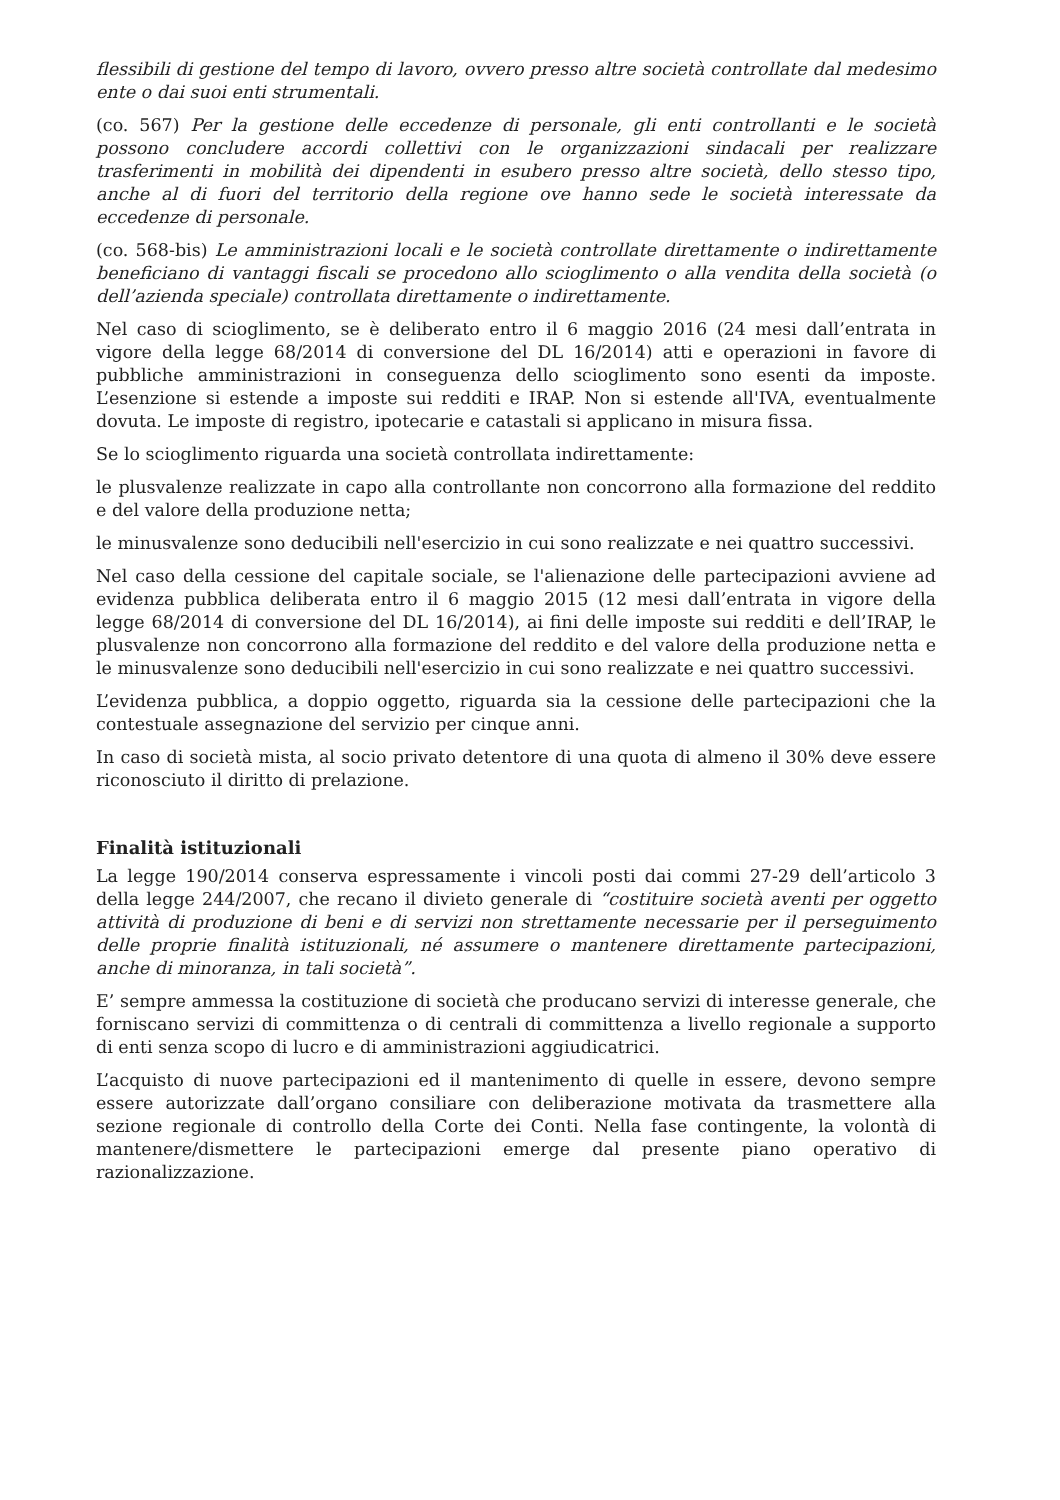flessibili di gestione del tempo di lavoro, ovvero presso altre società controllate dal medesimo ente o dai suoi enti strumentali.
(co. 567) Per la gestione delle eccedenze di personale, gli enti controllanti e le società possono concludere accordi collettivi con le organizzazioni sindacali per realizzare trasferimenti in mobilità dei dipendenti in esubero presso altre società, dello stesso tipo, anche al di fuori del territorio della regione ove hanno sede le società interessate da eccedenze di personale.
(co. 568-bis) Le amministrazioni locali e le società controllate direttamente o indirettamente beneficiano di vantaggi fiscali se procedono allo scioglimento o alla vendita della società (o dell’azienda speciale) controllata direttamente o indirettamente.
Nel caso di scioglimento, se è deliberato entro il 6 maggio 2016 (24 mesi dall’entrata in vigore della legge 68/2014 di conversione del DL 16/2014) atti e operazioni in favore di pubbliche amministrazioni in conseguenza dello scioglimento sono esenti da imposte. L’esenzione si estende a imposte sui redditi e IRAP. Non si estende all'IVA, eventualmente dovuta. Le imposte di registro, ipotecarie e catastali si applicano in misura fissa.
Se lo scioglimento riguarda una società controllata indirettamente:
le plusvalenze realizzate in capo alla controllante non concorrono alla formazione del reddito e del valore della produzione netta;
le minusvalenze sono deducibili nell'esercizio in cui sono realizzate e nei quattro successivi.
Nel caso della cessione del capitale sociale, se l'alienazione delle partecipazioni avviene ad evidenza pubblica deliberata entro il 6 maggio 2015 (12 mesi dall’entrata in vigore della legge 68/2014 di conversione del DL 16/2014), ai fini delle imposte sui redditi e dell’IRAP, le plusvalenze non concorrono alla formazione del reddito e del valore della produzione netta e le minusvalenze sono deducibili nell'esercizio in cui sono realizzate e nei quattro successivi.
L’evidenza pubblica, a doppio oggetto, riguarda sia la cessione delle partecipazioni che la contestuale assegnazione del servizio per cinque anni.
In caso di società mista, al socio privato detentore di una quota di almeno il 30% deve essere riconosciuto il diritto di prelazione.
Finalità istituzionali
La legge 190/2014 conserva espressamente i vincoli posti dai commi 27-29 dell’articolo 3 della legge 244/2007, che recano il divieto generale di “costituire società aventi per oggetto attività di produzione di beni e di servizi non strettamente necessarie per il perseguimento delle proprie finalità istituzionali, né assumere o mantenere direttamente partecipazioni, anche di minoranza, in tali società”.
E’ sempre ammessa la costituzione di società che producano servizi di interesse generale, che forniscano servizi di committenza o di centrali di committenza a livello regionale a supporto di enti senza scopo di lucro e di amministrazioni aggiudicatrici.
L’acquisto di nuove partecipazioni ed il mantenimento di quelle in essere, devono sempre essere autorizzate dall’organo consiliare con deliberazione motivata da trasmettere alla sezione regionale di controllo della Corte dei Conti. Nella fase contingente, la volontà di mantenere/dismettere le partecipazioni emerge dal presente piano operativo di razionalizzazione.